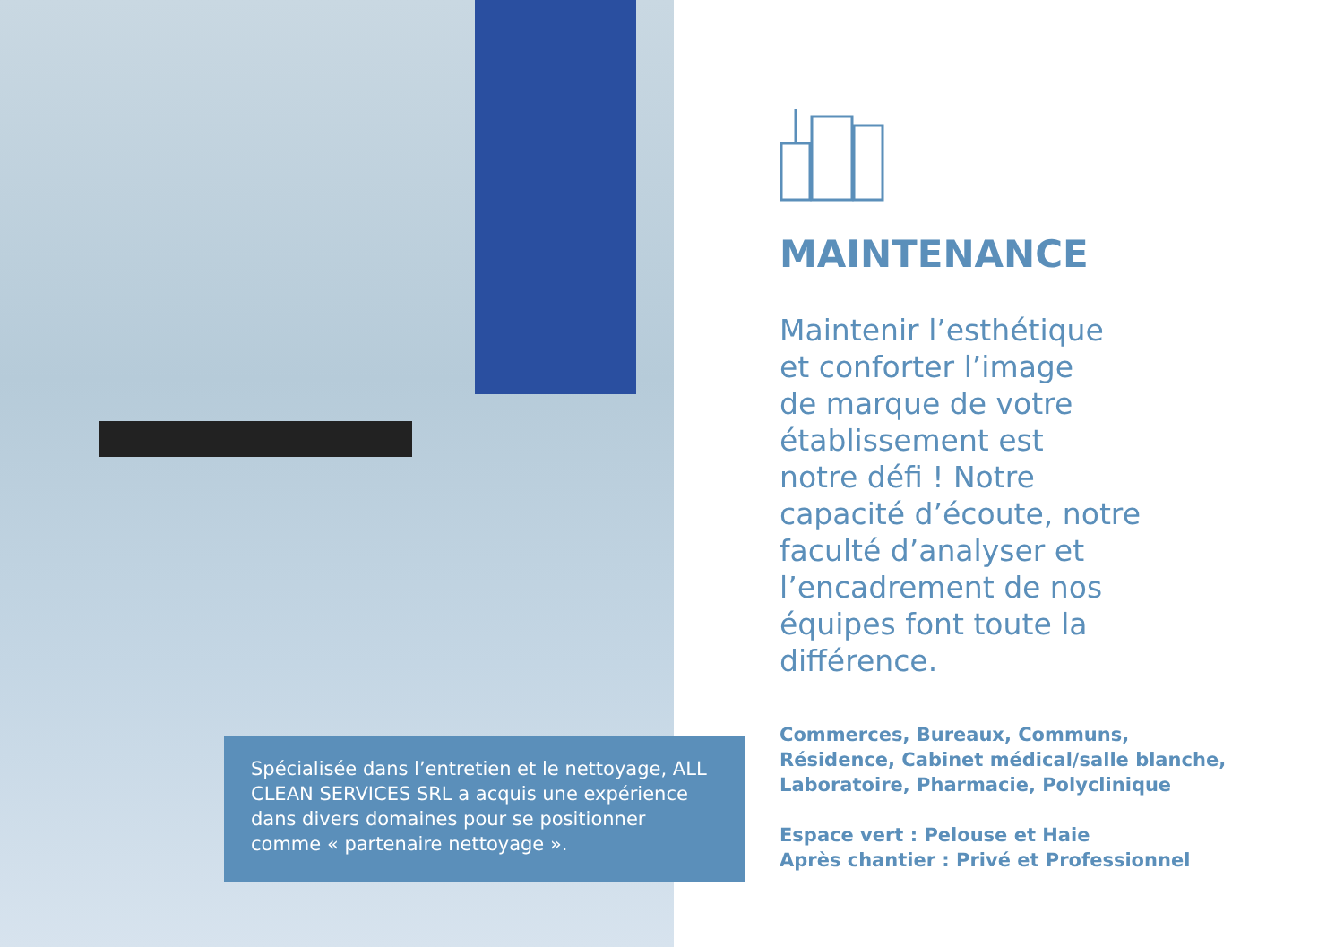MAINTENANCE
Maintenir l’esthétique
et conforter l’image
de marque de votre
établissement est
notre défi ! Notre
capacité d’écoute, notre
faculté d’analyser et
l’encadrement de nos
équipes font toute la
différence.
Commerces, Bureaux, Communs,
Résidence, Cabinet médical/salle blanche,
Laboratoire, Pharmacie, Polyclinique
Espace vert : Pelouse et Haie
Après chantier : Privé et Professionnel
Spécialisée dans l’entretien et le nettoyage, ALL CLEAN SERVICES SRL a acquis une expérience dans divers domaines pour se positionner comme « partenaire nettoyage ».